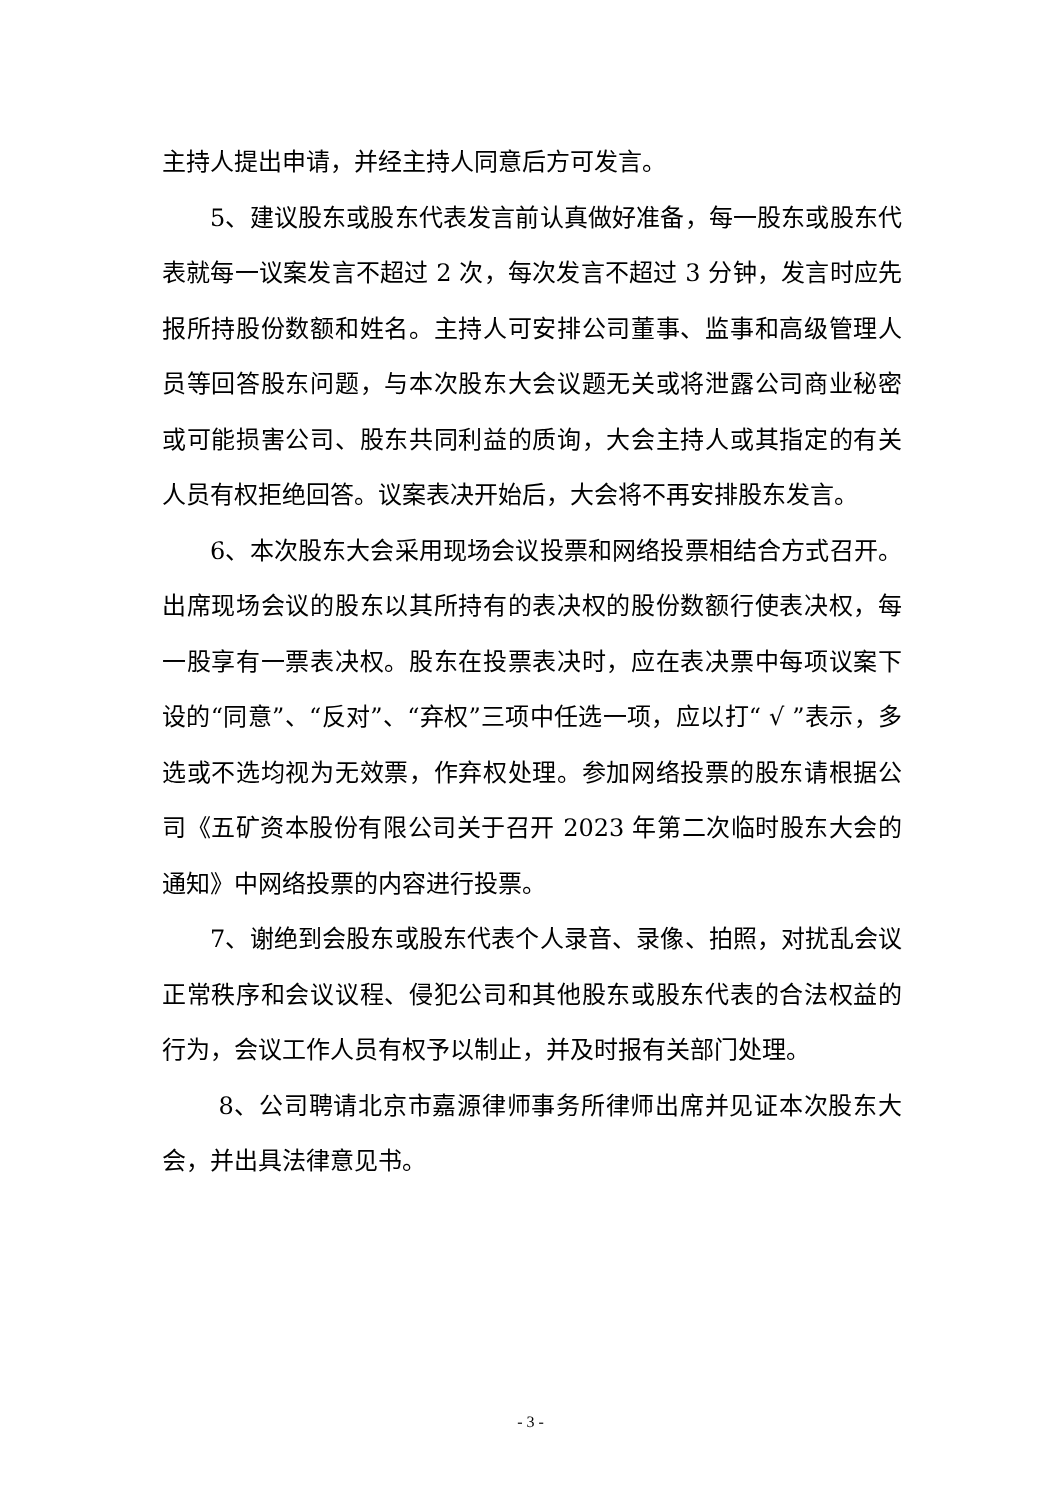主持人提出申请，并经主持人同意后方可发言。
5、建议股东或股东代表发言前认真做好准备，每一股东或股东代表就每一议案发言不超过 2 次，每次发言不超过 3 分钟，发言时应先报所持股份数额和姓名。主持人可安排公司董事、监事和高级管理人员等回答股东问题，与本次股东大会议题无关或将泄露公司商业秘密或可能损害公司、股东共同利益的质询，大会主持人或其指定的有关人员有权拒绝回答。议案表决开始后，大会将不再安排股东发言。
6、本次股东大会采用现场会议投票和网络投票相结合方式召开。出席现场会议的股东以其所持有的表决权的股份数额行使表决权，每一股享有一票表决权。股东在投票表决时，应在表决票中每项议案下设的“同意”、“反对”、“弃权”三项中任选一项，应以打“ √ ”表示，多选或不选均视为无效票，作弃权处理。参加网络投票的股东请根据公司《五矿资本股份有限公司关于召开 2023 年第二次临时股东大会的通知》中网络投票的内容进行投票。
7、谢绝到会股东或股东代表个人录音、录像、拍照，对扰乱会议正常秩序和会议议程、侵犯公司和其他股东或股东代表的合法权益的行为，会议工作人员有权予以制止，并及时报有关部门处理。
8、公司聘请北京市嘉源律师事务所律师出席并见证本次股东大会，并出具法律意见书。
- 3 -